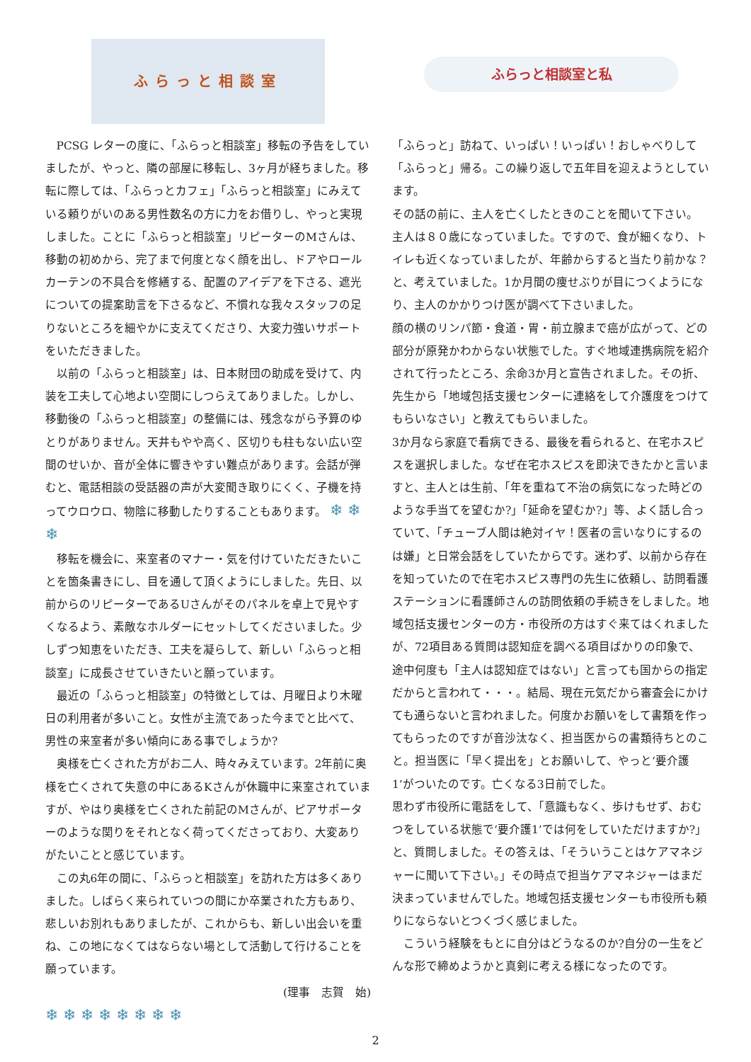ふらっと相談室
PCSG レターの度に、「ふらっと相談室」移転の予告をしていましたが、やっと、隣の部屋に移転し、3ヶ月が経ちました。移転に際しては、「ふらっとカフェ」「ふらっと相談室」にみえている頼りがいのある男性数名の方に力をお借りし、やっと実現しました。ことに「ふらっと相談室」リピーターのMさんは、移動の初めから、完了まで何度となく顔を出し、ドアやロールカーテンの不具合を修繕する、配置のアイデアを下さる、遮光についての提案助言を下さるなど、不慣れな我々スタッフの足りないところを細やかに支えてくださり、大変力強いサポートをいただきました。
以前の「ふらっと相談室」は、日本財団の助成を受けて、内装を工夫して心地よい空間にしつらえてありました。しかし、移動後の「ふらっと相談室」の整備には、残念ながら予算のゆとりがありません。天井もやや高く、区切りも柱もない広い空間のせいか、音が全体に響きやすい難点があります。会話が弾むと、電話相談の受話器の声が大変聞き取りにくく、子機を持ってウロウロ、物陰に移動したりすることもあります。 ❄ ❄ ❄
移転を機会に、来室者のマナー・気を付けていただきたいことを箇条書きにし、目を通して頂くようにしました。先日、以前からのリピーターであるUさんがそのパネルを卓上で見やすくなるよう、素敵なホルダーにセットしてくださいました。少しずつ知恵をいただき、工夫を凝らして、新しい「ふらっと相談室」に成長させていきたいと願っています。
最近の「ふらっと相談室」の特徴としては、月曜日より木曜日の利用者が多いこと。女性が主流であった今までと比べて、男性の来室者が多い傾向にある事でしょうか?
奥様を亡くされた方がお二人、時々みえています。2年前に奥様を亡くされて失意の中にあるKさんが休職中に来室されていますが、やはり奥様を亡くされた前記のMさんが、ピアサポーターのような関りをそれとなく荷ってくださっており、大変ありがたいことと感じています。
この丸6年の間に、「ふらっと相談室」を訪れた方は多くありました。しばらく来られていつの間にか卒業された方もあり、悲しいお別れもありましたが、これからも、新しい出会いを重ね、この地になくてはならない場として活動して行けることを願っています。
(理事　志賀　始)
❄ ❄ ❄ ❄ ❄ ❄ ❄ ❄
ふらっと相談室と私
「ふらっと」訪ねて、いっぱい！いっぱい！おしゃべりして「ふらっと」帰る。この繰り返しで五年目を迎えようとしています。
その話の前に、主人を亡くしたときのことを聞いて下さい。
主人は８０歳になっていました。ですので、食が細くなり、トイレも近くなっていましたが、年齢からすると当たり前かな？と、考えていました。1か月間の痩せぶりが目につくようになり、主人のかかりつけ医が調べて下さいました。
顔の横のリンパ節・食道・胃・前立腺まで癌が広がって、どの部分が原発かわからない状態でした。すぐ地域連携病院を紹介されて行ったところ、余命3か月と宣告されました。その折、先生から「地域包括支援センターに連絡をして介護度をつけてもらいなさい」と教えてもらいました。
3か月なら家庭で看病できる、最後を看られると、在宅ホスピスを選択しました。なぜ在宅ホスピスを即決できたかと言いますと、主人とは生前、「年を重ねて不治の病気になった時どのような手当てを望むか?」「延命を望むか?」等、よく話し合っていて、「チューブ人間は絶対イヤ！医者の言いなりにするのは嫌」と日常会話をしていたからです。迷わず、以前から存在を知っていたので在宅ホスピス専門の先生に依頼し、訪問看護ステーションに看護師さんの訪問依頼の手続きをしました。地域包括支援センターの方・市役所の方はすぐ来てはくれましたが、72項目ある質問は認知症を調べる項目ばかりの印象で、途中何度も「主人は認知症ではない」と言っても国からの指定だからと言われて・・・。結局、現在元気だから審査会にかけても通らないと言われました。何度かお願いをして書類を作ってもらったのですが音沙汰なく、担当医からの書類待ちとのこと。担当医に「早く提出を」とお願いして、やっと‘要介護1’がついたのです。亡くなる3日前でした。
思わず市役所に電話をして、「意識もなく、歩けもせず、おむつをしている状態で‘要介護1’では何をしていただけますか?」と、質問しました。その答えは、「そういうことはケアマネジャーに聞いて下さい。」その時点で担当ケアマネジャーはまだ決まっていませんでした。地域包括支援センターも市役所も頼りにならないとつくづく感じました。
こういう経験をもとに自分はどうなるのか?自分の一生をどんな形で締めようかと真剣に考える様になったのです。
2